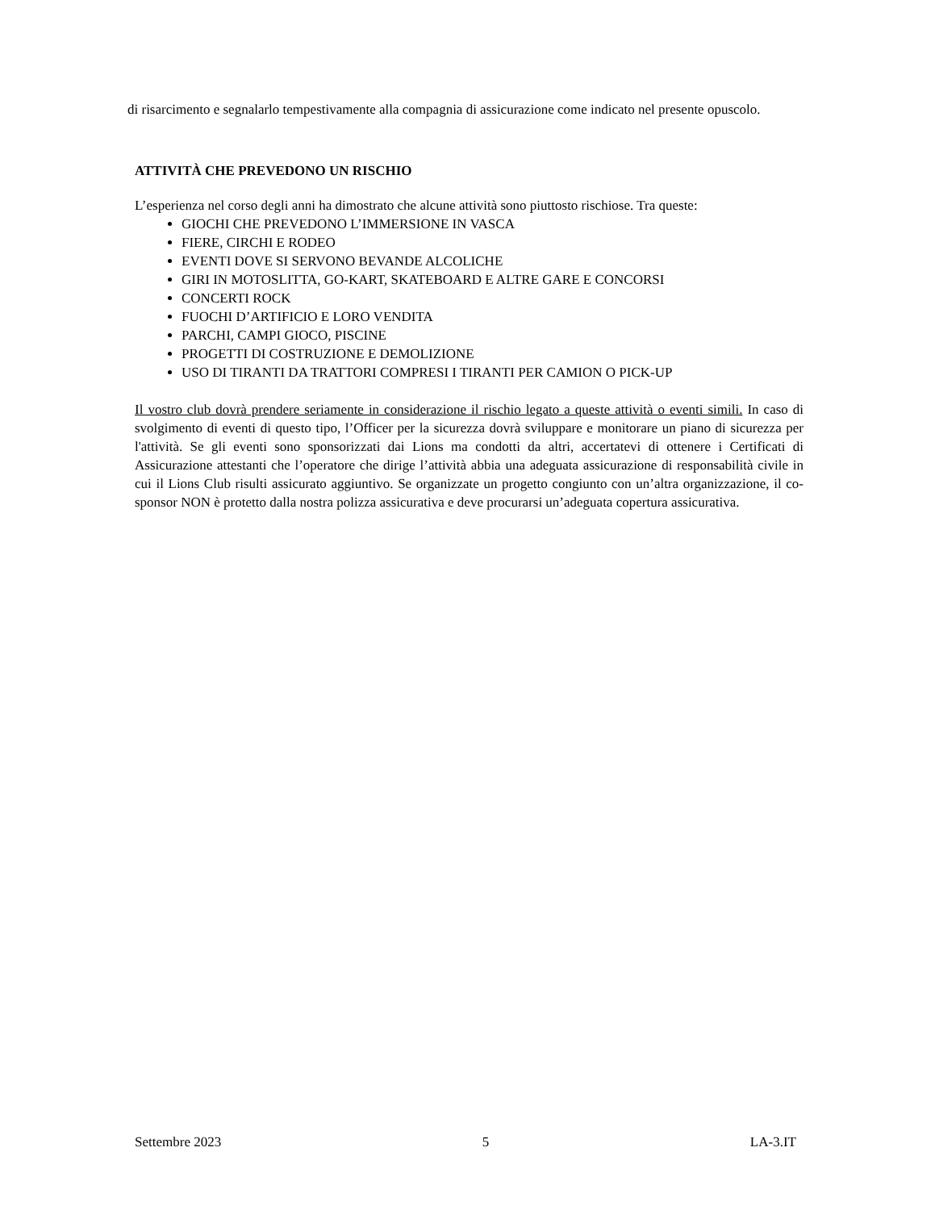di risarcimento e segnalarlo tempestivamente alla compagnia di assicurazione come indicato nel presente opuscolo.
ATTIVITÀ CHE PREVEDONO UN RISCHIO
L’esperienza nel corso degli anni ha dimostrato che alcune attività sono piuttosto rischiose. Tra queste:
GIOCHI CHE PREVEDONO L’IMMERSIONE IN VASCA
FIERE, CIRCHI E RODEO
EVENTI DOVE SI SERVONO BEVANDE ALCOLICHE
GIRI IN MOTOSLITTA, GO-KART, SKATEBOARD E ALTRE GARE E CONCORSI
CONCERTI ROCK
FUOCHI D’ARTIFICIO E LORO VENDITA
PARCHI, CAMPI GIOCO, PISCINE
PROGETTI DI COSTRUZIONE E DEMOLIZIONE
USO DI TIRANTI DA TRATTORI COMPRESI I TIRANTI PER CAMION O PICK-UP
Il vostro club dovrà prendere seriamente in considerazione il rischio legato a queste attività o eventi simili. In caso di svolgimento di eventi di questo tipo, l’Officer per la sicurezza dovrà sviluppare e monitorare un piano di sicurezza per l'attività. Se gli eventi sono sponsorizzati dai Lions ma condotti da altri, accertatevi di ottenere i Certificati di Assicurazione attestanti che l’operatore che dirige l’attività abbia una adeguata assicurazione di responsabilità civile in cui il Lions Club risulti assicurato aggiuntivo. Se organizzate un progetto congiunto con un’altra organizzazione, il co-sponsor NON è protetto dalla nostra polizza assicurativa e deve procurarsi un’adeguata copertura assicurativa.
Settembre 2023 5 LA-3.IT